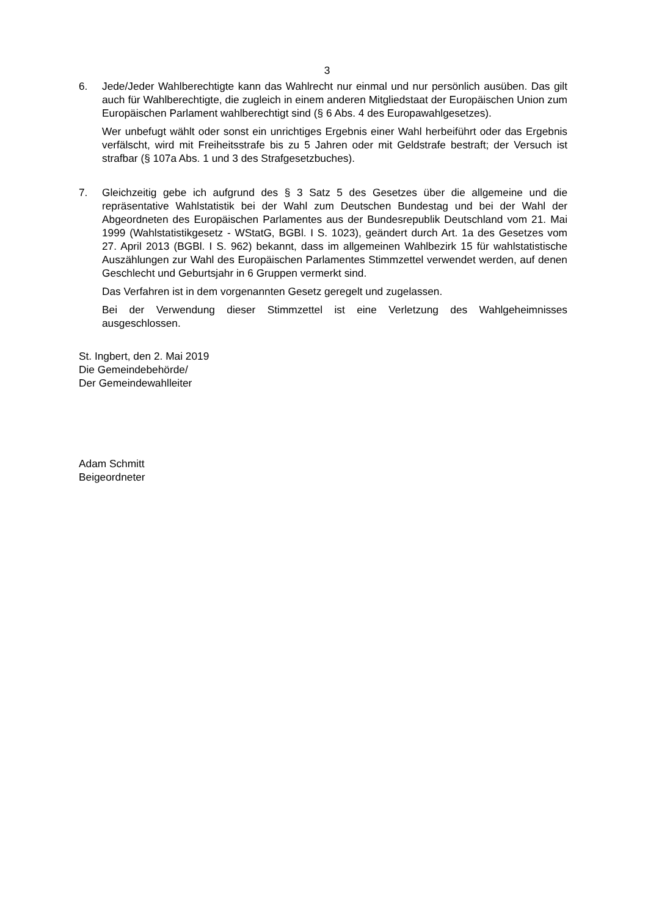3
6. Jede/Jeder Wahlberechtigte kann das Wahlrecht nur einmal und nur persönlich ausüben. Das gilt auch für Wahlberechtigte, die zugleich in einem anderen Mitgliedstaat der Europäischen Union zum Europäischen Parlament wahlberechtigt sind (§ 6 Abs. 4 des Europawahlgesetzes).
Wer unbefugt wählt oder sonst ein unrichtiges Ergebnis einer Wahl herbeiführt oder das Ergebnis verfälscht, wird mit Freiheitsstrafe bis zu 5 Jahren oder mit Geldstrafe bestraft; der Versuch ist strafbar (§ 107a Abs. 1 und 3 des Strafgesetzbuches).
7. Gleichzeitig gebe ich aufgrund des § 3 Satz 5 des Gesetzes über die allgemeine und die repräsentative Wahlstatistik bei der Wahl zum Deutschen Bundestag und bei der Wahl der Abgeordneten des Europäischen Parlamentes aus der Bundesrepublik Deutschland vom 21. Mai 1999 (Wahlstatistikgesetz - WStatG, BGBl. I S. 1023), geändert durch Art. 1a des Gesetzes vom 27. April 2013 (BGBl. I S. 962) bekannt, dass im allgemeinen Wahlbezirk 15 für wahlstatistische Auszählungen zur Wahl des Europäischen Parlamentes Stimmzettel verwendet werden, auf denen Geschlecht und Geburtsjahr in 6 Gruppen vermerkt sind.
Das Verfahren ist in dem vorgenannten Gesetz geregelt und zugelassen.
Bei der Verwendung dieser Stimmzettel ist eine Verletzung des Wahlgeheimnisses ausgeschlossen.
St. Ingbert, den 2. Mai 2019
Die Gemeindebehörde/
Der Gemeindewahlleiter
Adam Schmitt
Beigeordneter